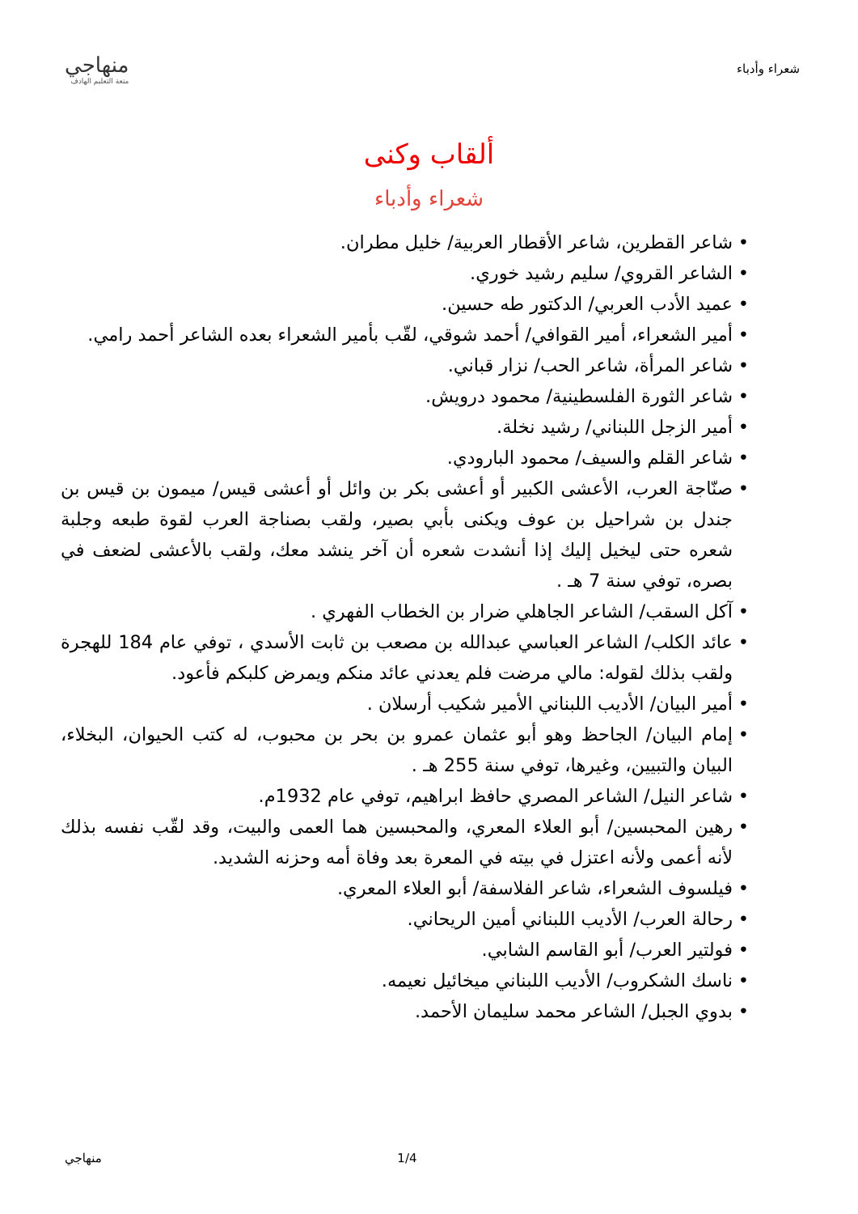شعراء وأدباء
منهاجي
متعة التعليم الهادف
ألقاب وكنى
شعراء وأدباء
• شاعر القطرين، شاعر الأقطار العربية/ خليل مطران.
• الشاعر القروي/ سليم رشيد خوري.
• عميد الأدب العربي/ الدكتور طه حسين.
• أمير الشعراء، أمير القوافي/ أحمد شوقي، لقّب بأمير الشعراء بعده الشاعر أحمد رامي.
• شاعر المرأة، شاعر الحب/ نزار قباني.
• شاعر الثورة الفلسطينية/ محمود درويش.
• أمير الزجل اللبناني/ رشيد نخلة.
• شاعر القلم والسيف/ محمود البارودي.
• صنّاجة العرب، الأعشى الكبير أو أعشى بكر بن وائل أو أعشى قيس/ ميمون بن قيس بن جندل بن شراحيل بن عوف ويكنى بأبي بصير، ولقب بصناجة العرب لقوة طبعه وجلبة شعره حتى ليخيل إليك إذا أنشدت شعره أن آخر ينشد معك، ولقب بالأعشى لضعف في بصره، توفي سنة 7 هـ .
• آكل السقب/ الشاعر الجاهلي ضرار بن الخطاب الفهري .
• عائد الكلب/ الشاعر العباسي عبدالله بن مصعب بن ثابت الأسدي ، توفي عام 184 للهجرة ولقب بذلك لقوله: مالي مرضت فلم يعدني عائد منكم ويمرض كلبكم فأعود.
• أمير البيان/ الأديب اللبناني الأمير شكيب أرسلان .
• إمام البيان/ الجاحظ وهو أبو عثمان عمرو بن بحر بن محبوب، له كتب الحيوان، البخلاء، البيان والتبيين، وغيرها، توفي سنة 255 هـ .
• شاعر النيل/ الشاعر المصري حافظ ابراهيم، توفي عام 1932م.
• رهين المحبسين/ أبو العلاء المعري، والمحبسين هما العمى والبيت، وقد لقّب نفسه بذلك لأنه أعمى ولأنه اعتزل في بيته في المعرة بعد وفاة أمه وحزنه الشديد.
• فيلسوف الشعراء، شاعر الفلاسفة/ أبو العلاء المعري.
• رحالة العرب/ الأديب اللبناني أمين الريحاني.
• فولتير العرب/ أبو القاسم الشابي.
• ناسك الشكروب/ الأديب اللبناني ميخائيل نعيمه.
• بدوي الجبل/ الشاعر محمد سليمان الأحمد.
1/4 منهاجي